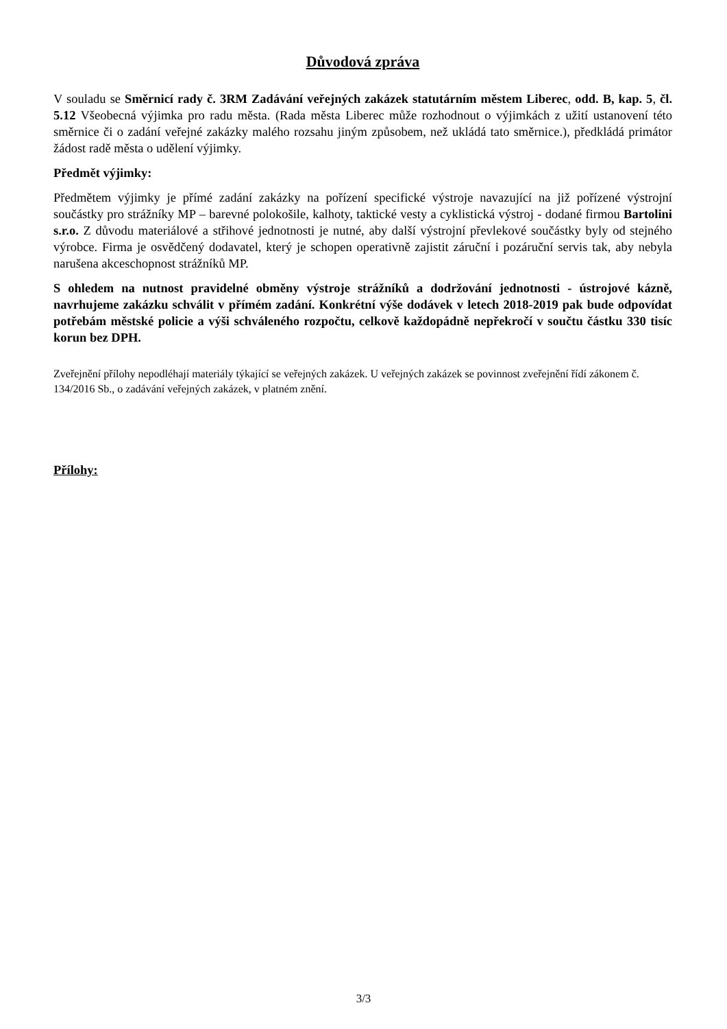Důvodová zpráva
V souladu se Směrnicí rady č. 3RM Zadávání veřejných zakázek statutárním městem Liberec, odd. B, kap. 5, čl. 5.12 Všeobecná výjimka pro radu města. (Rada města Liberec může rozhodnout o výjimkách z užití ustanovení této směrnice či o zadání veřejné zakázky malého rozsahu jiným způsobem, než ukládá tato směrnice.), předkládá primátor žádost radě města o udělení výjimky.
Předmět výjimky:
Předmětem výjimky je přímé zadání zakázky na pořízení specifické výstroje navazující na již pořízené výstrojní součástky pro strážníky MP – barevné polokošile, kalhoty, taktické vesty a cyklistická výstroj - dodané firmou Bartolini s.r.o. Z důvodu materiálové a střihové jednotnosti je nutné, aby další výstrojní převlekové součástky byly od stejného výrobce. Firma je osvědčený dodavatel, který je schopen operativně zajistit záruční i pozáruční servis tak, aby nebyla narušena akceschopnost strážníků MP.
S ohledem na nutnost pravidelné obměny výstroje strážníků a dodržování jednotnosti - ústrojové kázně, navrhujeme zakázku schválit v přímém zadání. Konkrétní výše dodávek v letech 2018-2019 pak bude odpovídat potřebám městské policie a výši schváleného rozpočtu, celkově každopádně nepřekročí v součtu částku 330 tisíc korun bez DPH.
Zveřejnění přílohy nepodléhají materiály týkající se veřejných zakázek. U veřejných zakázek se povinnost zveřejnění řídí zákonem č. 134/2016 Sb., o zadávání veřejných zakázek, v platném znění.
Přílohy:
3/3